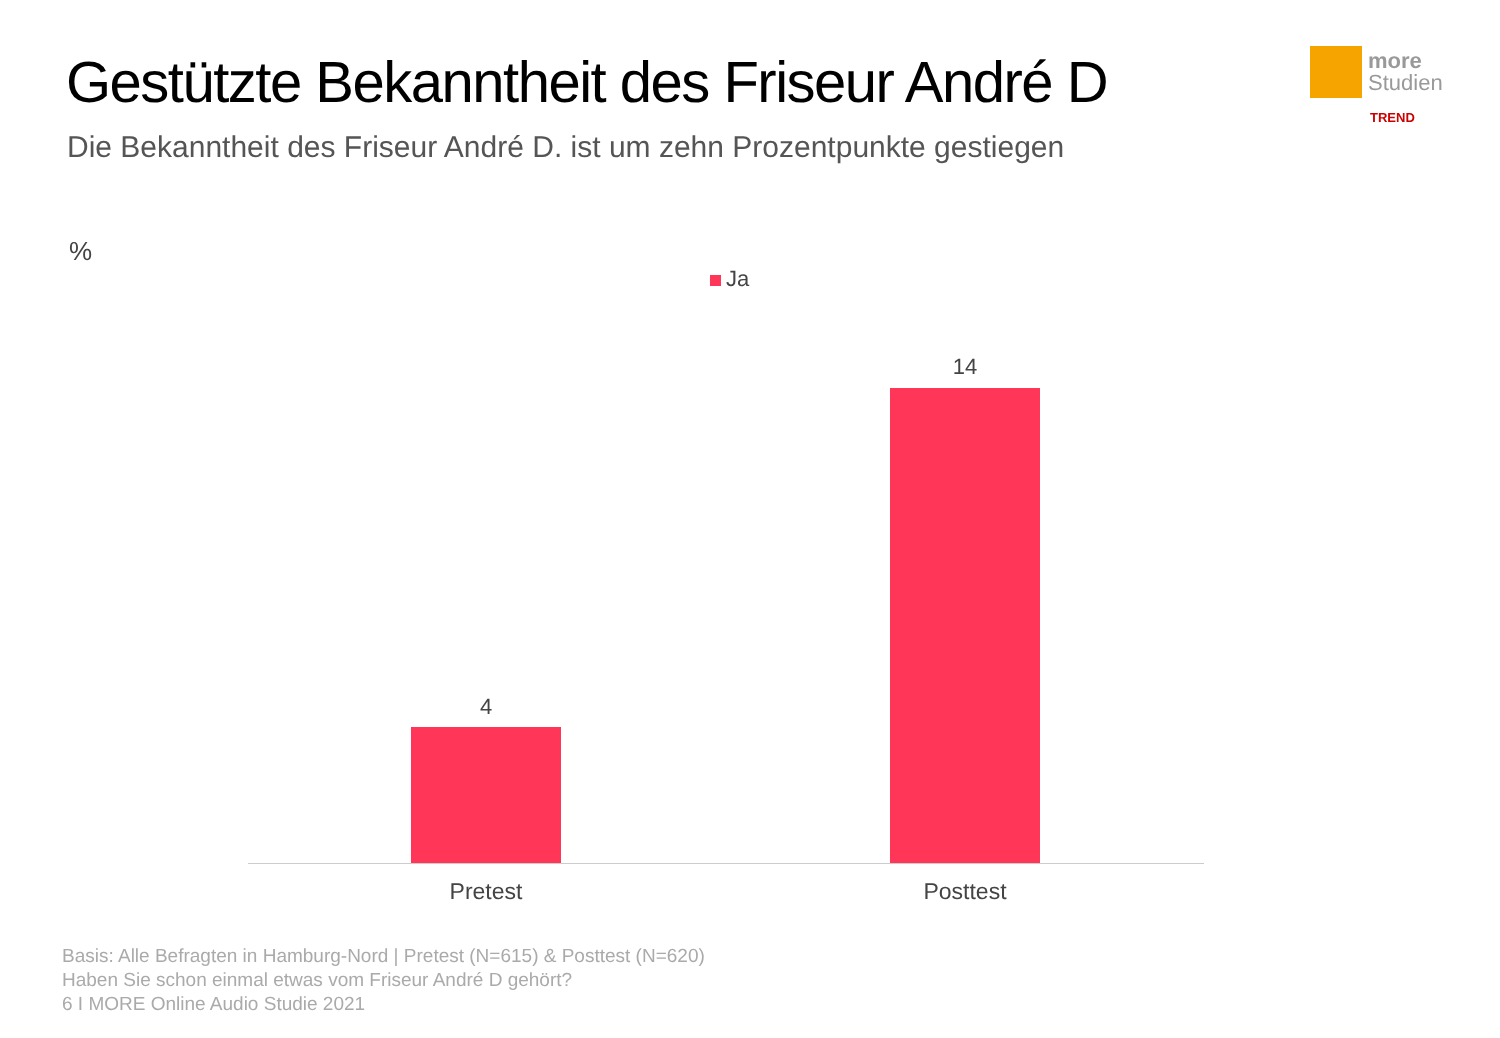Gestützte Bekanntheit des Friseur André D
Die Bekanntheit des Friseur André D. ist um zehn Prozentpunkte gestiegen
more
Studien
TREND
%
Ja
4
14
Pretest Posttest
Basis: Alle Befragten in Hamburg-Nord | Pretest (N=615) & Posttest (N=620)
Haben Sie schon einmal etwas vom Friseur André D gehört?
6 I MORE Online Audio Studie 2021